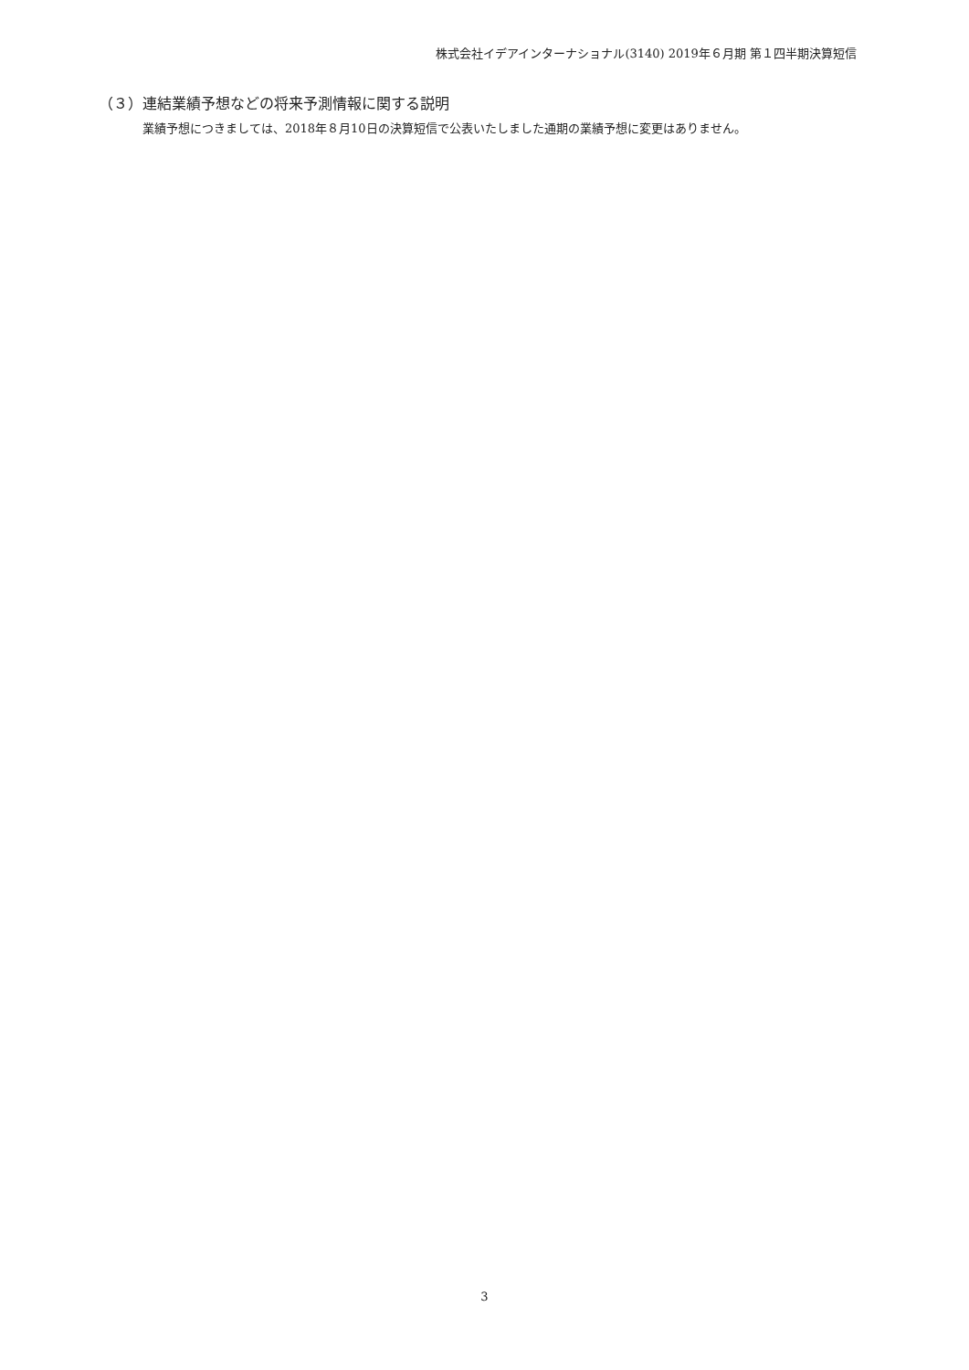株式会社イデアインターナショナル(3140) 2019年６月期 第１四半期決算短信
（３）連結業績予想などの将来予測情報に関する説明
業績予想につきましては、2018年８月10日の決算短信で公表いたしました通期の業績予想に変更はありません。
3